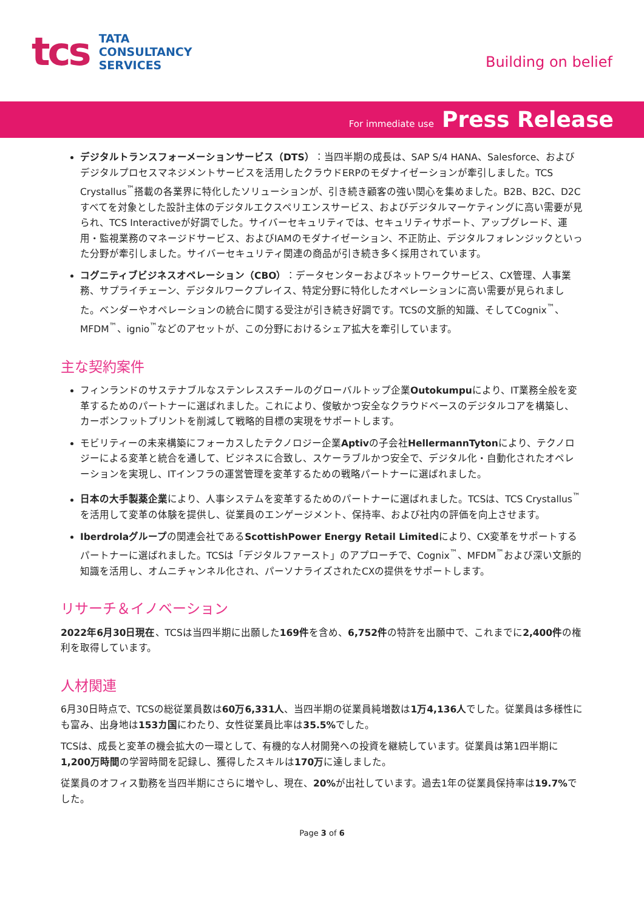tcs
TATA
CONSULTANCY
SERVICES
Building on belief
For immediate use Press Release
デジタルトランスフォーメーションサービス（DTS）：当四半期の成長は、SAP S/4 HANA、Salesforce、およびデジタルプロセスマネジメントサービスを活用したクラウドERPのモダナイゼーションが牽引しました。TCS Crystallus<sup>™</sup>搭載の各業界に特化したソリューションが、引き続き顧客の強い関心を集めました。B2B、B2C、D2Cすべてを対象とした設計主体のデジタルエクスペリエンスサービス、およびデジタルマーケティングに高い需要が見られ、TCS Interactiveが好調でした。サイバーセキュリティでは、セキュリティサポート、アップグレード、運用・監視業務のマネージドサービス、およびIAMのモダナイゼーション、不正防止、デジタルフォレンジックといった分野が牽引しました。サイバーセキュリティ関連の商品が引き続き多く採用されています。
コグニティブビジネスオペレーション（CBO）：データセンターおよびネットワークサービス、CX管理、人事業務、サプライチェーン、デジタルワークプレイス、特定分野に特化したオペレーションに高い需要が見られました。ベンダーやオペレーションの統合に関する受注が引き続き好調です。TCSの文脈的知識、そしてCognix<sup>™</sup>、MFDM<sup>™</sup>、ignio<sup>™</sup>などのアセットが、この分野におけるシェア拡大を牽引しています。
主な契約案件
フィンランドのサステナブルなステンレススチールのグローバルトップ企業Outokumpuにより、IT業務全般を変革するためのパートナーに選ばれました。これにより、俊敏かつ安全なクラウドベースのデジタルコアを構築し、カーボンフットプリントを削減して戦略的目標の実現をサポートします。
モビリティーの未来構築にフォーカスしたテクノロジー企業Aptivの子会社HellermannTytonにより、テクノロジーによる変革と統合を通して、ビジネスに合致し、スケーラブルかつ安全で、デジタル化・自動化されたオペレーションを実現し、ITインフラの運営管理を変革するための戦略パートナーに選ばれました。
日本の大手製薬企業により、人事システムを変革するためのパートナーに選ばれました。TCSは、TCS Crystallus<sup>™</sup>を活用して変革の体験を提供し、従業員のエンゲージメント、保持率、および社内の評価を向上させます。
Iberdrolaグループの関連会社であるScottishPower Energy Retail Limitedにより、CX変革をサポートするパートナーに選ばれました。TCSは「デジタルファースト」のアプローチで、Cognix<sup>™</sup>、MFDM<sup>™</sup>および深い文脈的知識を活用し、オムニチャンネル化され、パーソナライズされたCXの提供をサポートします。
リサーチ＆イノベーション
2022年6月30日現在、TCSは当四半期に出願した169件を含め、6,752件の特許を出願中で、これまでに2,400件の権利を取得しています。
人材関連
6月30日時点で、TCSの総従業員数は60万6,331人、当四半期の従業員純増数は1万4,136人でした。従業員は多様性にも富み、出身地は153カ国にわたり、女性従業員比率は35.5% でした。
TCSは、成長と変革の機会拡大の一環として、有機的な人材開発への投資を継続しています。従業員は第1四半期に1,200万時間の学習時間を記録し、獲得したスキルは170万に達しました。
従業員のオフィス勤務を当四半期にさらに増やし、現在、20% が出社しています。過去1年の従業員保持率は19.7% でした。
Page 3 of 6